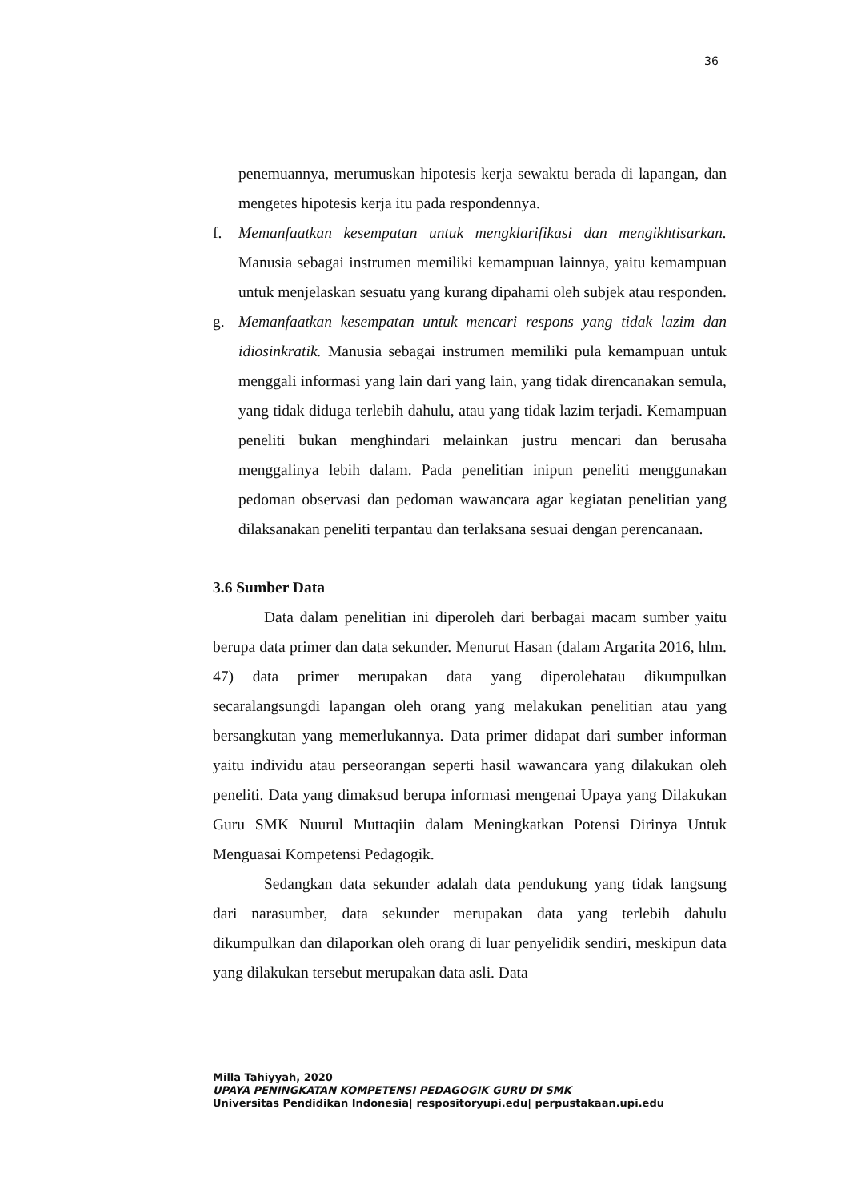36
penemuannya, merumuskan hipotesis kerja sewaktu berada di lapangan, dan mengetes hipotesis kerja itu pada respondennya.
f. Memanfaatkan kesempatan untuk mengklarifikasi dan mengikhtisarkan. Manusia sebagai instrumen memiliki kemampuan lainnya, yaitu kemampuan untuk menjelaskan sesuatu yang kurang dipahami oleh subjek atau responden.
g. Memanfaatkan kesempatan untuk mencari respons yang tidak lazim dan idiosinkratik. Manusia sebagai instrumen memiliki pula kemampuan untuk menggali informasi yang lain dari yang lain, yang tidak direncanakan semula, yang tidak diduga terlebih dahulu, atau yang tidak lazim terjadi. Kemampuan peneliti bukan menghindari melainkan justru mencari dan berusaha menggalinya lebih dalam. Pada penelitian inipun peneliti menggunakan pedoman observasi dan pedoman wawancara agar kegiatan penelitian yang dilaksanakan peneliti terpantau dan terlaksana sesuai dengan perencanaan.
3.6 Sumber Data
Data dalam penelitian ini diperoleh dari berbagai macam sumber yaitu berupa data primer dan data sekunder. Menurut Hasan (dalam Argarita 2016, hlm. 47) data primer merupakan data yang diperolehatau dikumpulkan secaralangsungdi lapangan oleh orang yang melakukan penelitian atau yang bersangkutan yang memerlukannya. Data primer didapat dari sumber informan yaitu individu atau perseorangan seperti hasil wawancara yang dilakukan oleh peneliti. Data yang dimaksud berupa informasi mengenai Upaya yang Dilakukan Guru SMK Nuurul Muttaqiin dalam Meningkatkan Potensi Dirinya Untuk Menguasai Kompetensi Pedagogik.
Sedangkan data sekunder adalah data pendukung yang tidak langsung dari narasumber, data sekunder merupakan data yang terlebih dahulu dikumpulkan dan dilaporkan oleh orang di luar penyelidik sendiri, meskipun data yang dilakukan tersebut merupakan data asli. Data
Milla Tahiyyah, 2020
UPAYA PENINGKATAN KOMPETENSI PEDAGOGIK GURU DI SMK
Universitas Pendidikan Indonesia| respositoryupi.edu| perpustakaan.upi.edu